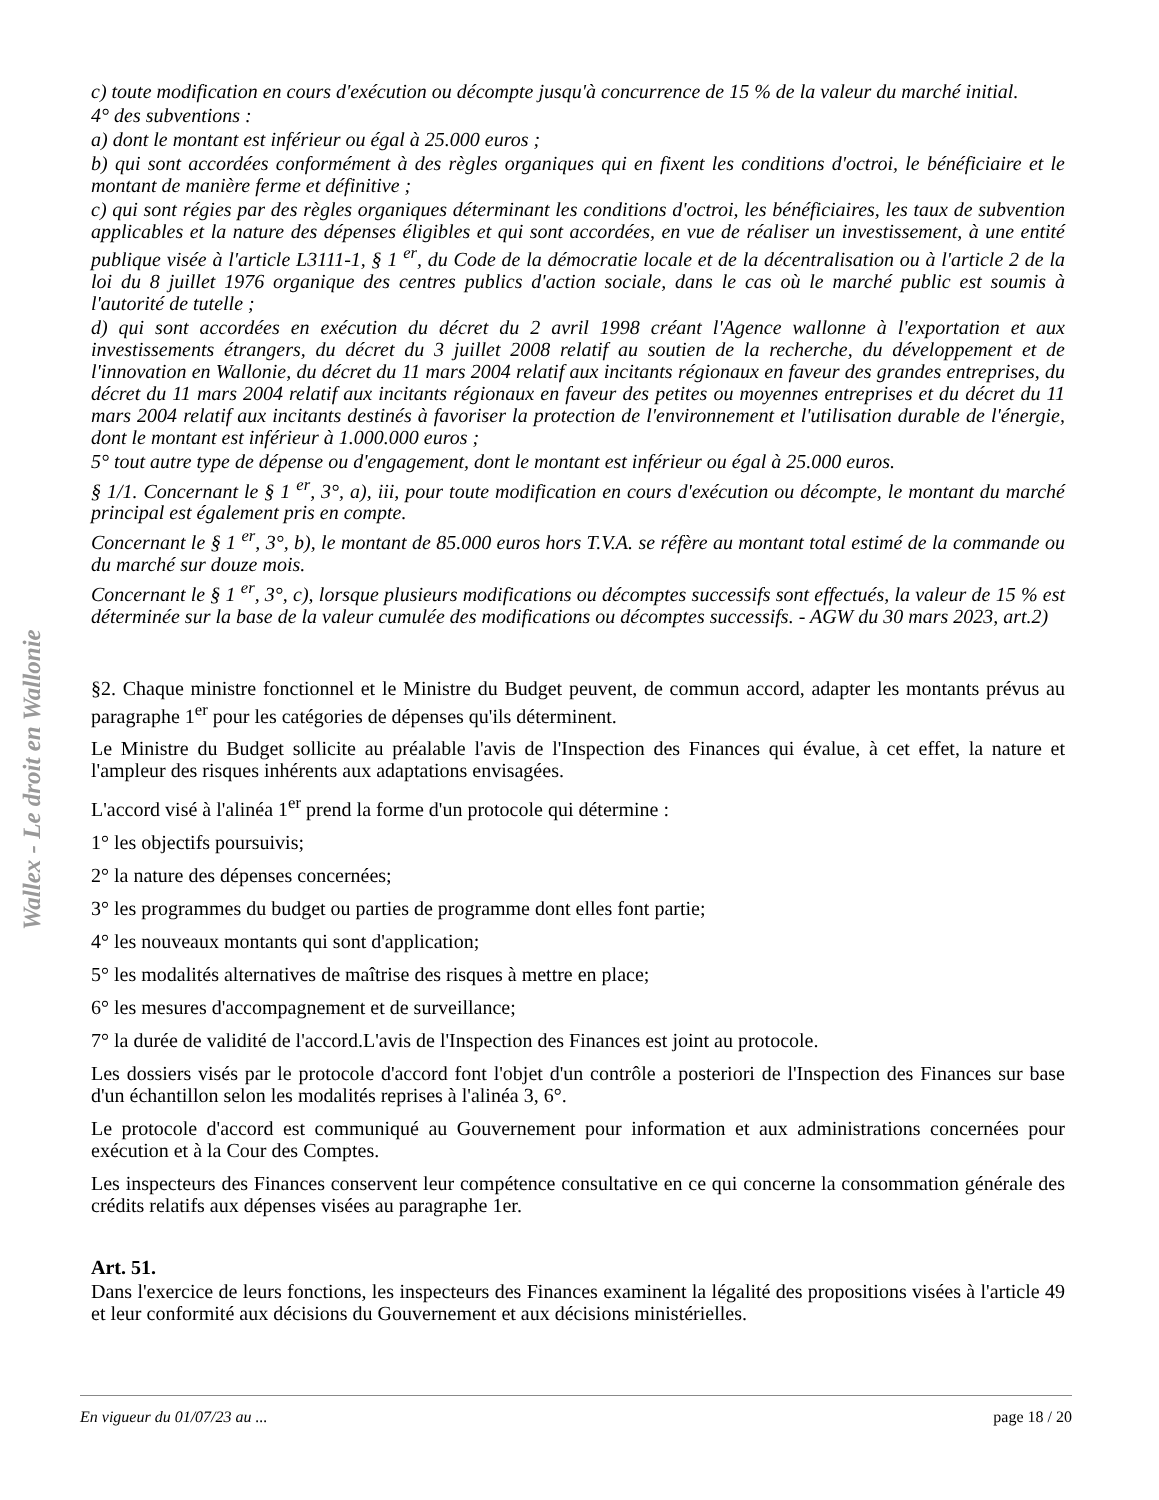Wallex - Le droit en Wallonie
c) toute modification en cours d'exécution ou décompte jusqu'à concurrence de 15 % de la valeur du marché initial.
4° des subventions :
a) dont le montant est inférieur ou égal à 25.000 euros ;
b) qui sont accordées conformément à des règles organiques qui en fixent les conditions d'octroi, le bénéficiaire et le montant de manière ferme et définitive ;
c) qui sont régies par des règles organiques déterminant les conditions d'octroi, les bénéficiaires, les taux de subvention applicables et la nature des dépenses éligibles et qui sont accordées, en vue de réaliser un investissement, à une entité publique visée à l'article L3111-1, § 1 <sup>er</sup>, du Code de la démocratie locale et de la décentralisation ou à l'article 2 de la loi du 8 juillet 1976 organique des centres publics d'action sociale, dans le cas où le marché public est soumis à l'autorité de tutelle ;
d) qui sont accordées en exécution du décret du 2 avril 1998 créant l'Agence wallonne à l'exportation et aux investissements étrangers, du décret du 3 juillet 2008 relatif au soutien de la recherche, du développement et de l'innovation en Wallonie, du décret du 11 mars 2004 relatif aux incitants régionaux en faveur des grandes entreprises, du décret du 11 mars 2004 relatif aux incitants régionaux en faveur des petites ou moyennes entreprises et du décret du 11 mars 2004 relatif aux incitants destinés à favoriser la protection de l'environnement et l'utilisation durable de l'énergie, dont le montant est inférieur à 1.000.000 euros ;
5° tout autre type de dépense ou d'engagement, dont le montant est inférieur ou égal à 25.000 euros.
§ 1/1. Concernant le § 1 <sup>er</sup>, 3°, a), iii, pour toute modification en cours d'exécution ou décompte, le montant du marché principal est également pris en compte.
Concernant le § 1 <sup>er</sup>, 3°, b), le montant de 85.000 euros hors T.V.A. se réfère au montant total estimé de la commande ou du marché sur douze mois.
Concernant le § 1 <sup>er</sup>, 3°, c), lorsque plusieurs modifications ou décomptes successifs sont effectués, la valeur de 15 % est déterminée sur la base de la valeur cumulée des modifications ou décomptes successifs. - AGW du 30 mars 2023, art.2)
§2. Chaque ministre fonctionnel et le Ministre du Budget peuvent, de commun accord, adapter les montants prévus au paragraphe 1<sup>er</sup> pour les catégories de dépenses qu'ils déterminent.
Le Ministre du Budget sollicite au préalable l'avis de l'Inspection des Finances qui évalue, à cet effet, la nature et l'ampleur des risques inhérents aux adaptations envisagées.
L'accord visé à l'alinéa 1<sup>er</sup> prend la forme d'un protocole qui détermine :
1° les objectifs poursuivis;
2° la nature des dépenses concernées;
3° les programmes du budget ou parties de programme dont elles font partie;
4° les nouveaux montants qui sont d'application;
5° les modalités alternatives de maîtrise des risques à mettre en place;
6° les mesures d'accompagnement et de surveillance;
7° la durée de validité de l'accord.L'avis de l'Inspection des Finances est joint au protocole.
Les dossiers visés par le protocole d'accord font l'objet d'un contrôle a posteriori de l'Inspection des Finances sur base d'un échantillon selon les modalités reprises à l'alinéa 3, 6°.
Le protocole d'accord est communiqué au Gouvernement pour information et aux administrations concernées pour exécution et à la Cour des Comptes.
Les inspecteurs des Finances conservent leur compétence consultative en ce qui concerne la consommation générale des crédits relatifs aux dépenses visées au paragraphe 1er.
Art. 51.
Dans l'exercice de leurs fonctions, les inspecteurs des Finances examinent la légalité des propositions visées à l'article 49 et leur conformité aux décisions du Gouvernement et aux décisions ministérielles.
En vigueur du 01/07/23 au ... page 18 / 20